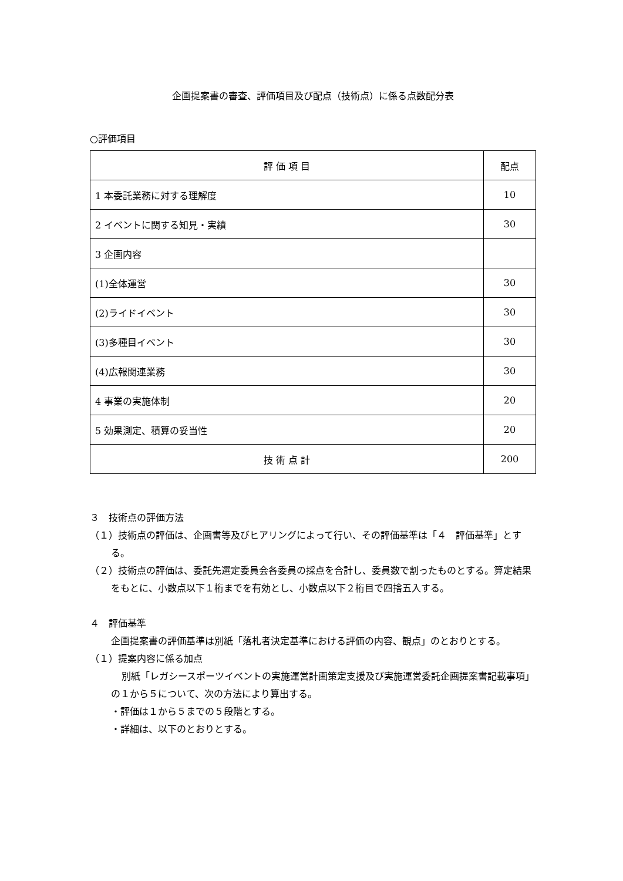企画提案書の審査、評価項目及び配点（技術点）に係る点数配分表
○評価項目
| 評 価 項 目 | 配点 |
| --- | --- |
| 1 本委託業務に対する理解度 | 10 |
| 2 イベントに関する知見・実績 | 30 |
| 3 企画内容 | |
| (1)全体運営 | 30 |
| (2)ライドイベント | 30 |
| (3)多種目イベント | 30 |
| (4)広報関連業務 | 30 |
| 4 事業の実施体制 | 20 |
| 5 効果測定、積算の妥当性 | 20 |
| 技 術 点 計 | 200 |
３　技術点の評価方法
（１）技術点の評価は、企画書等及びヒアリングによって行い、その評価基準は「４　評価基準」とする。
（２）技術点の評価は、委託先選定委員会各委員の採点を合計し、委員数で割ったものとする。算定結果をもとに、小数点以下１桁までを有効とし、小数点以下２桁目で四捨五入する。
４　評価基準
企画提案書の評価基準は別紙「落札者決定基準における評価の内容、観点」のとおりとする。
（１）提案内容に係る加点
別紙「レガシースポーツイベントの実施運営計画策定支援及び実施運営委託企画提案書記載事項」の１から５について、次の方法により算出する。
・評価は１から５までの５段階とする。
・詳細は、以下のとおりとする。